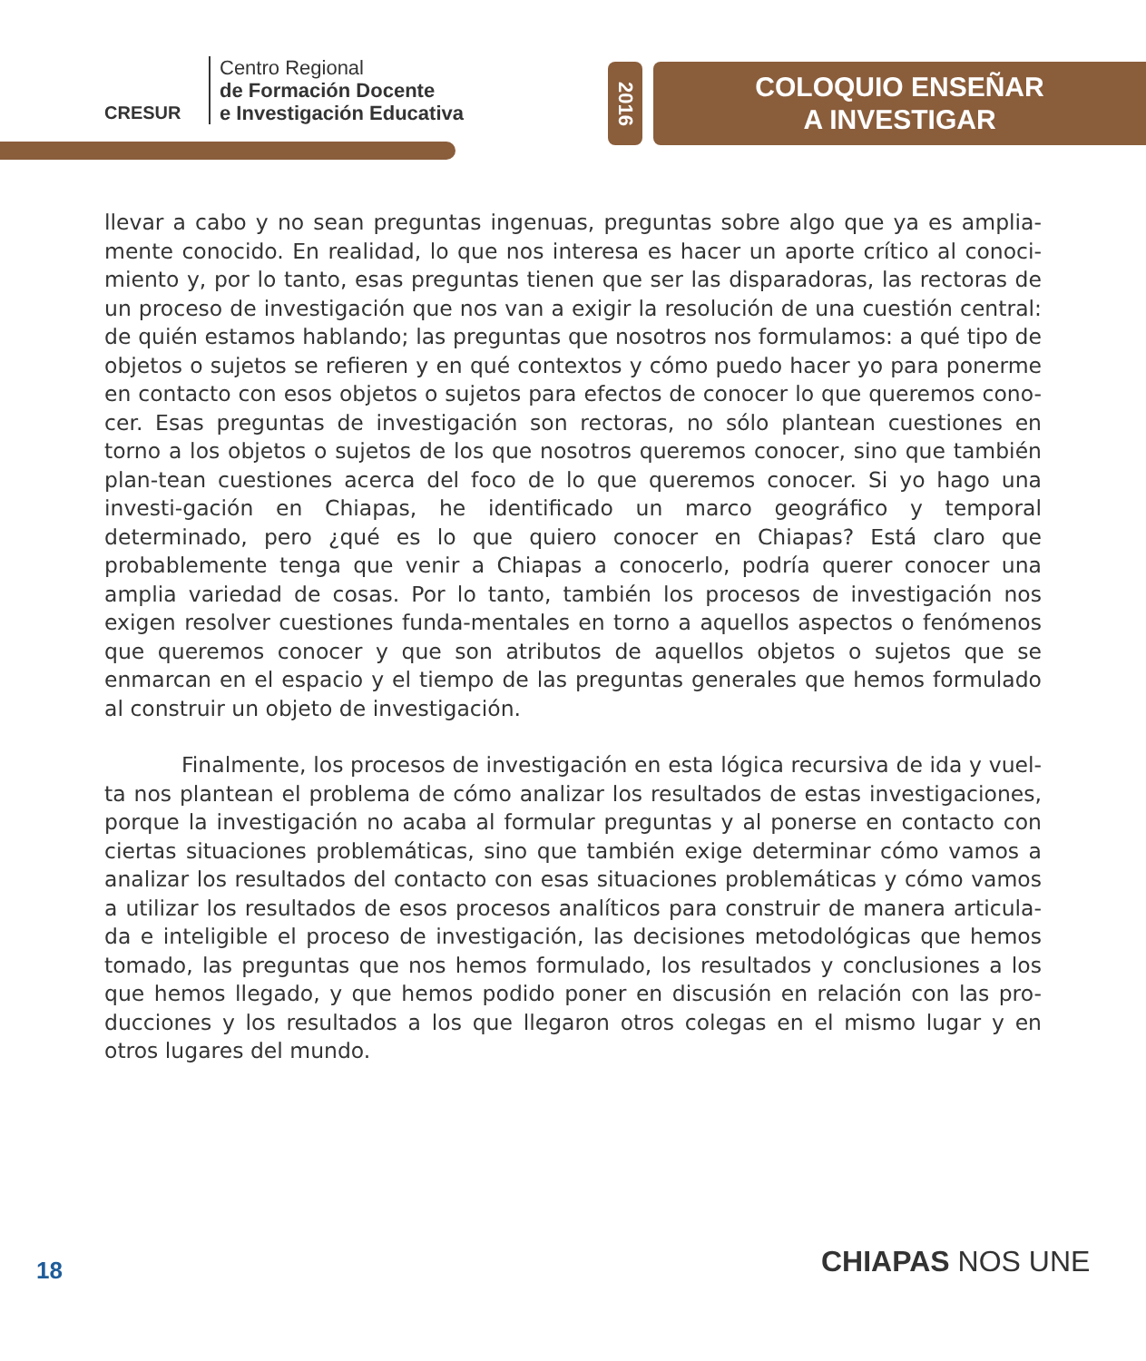CRESUR
Centro Regional
de Formación Docente
e Investigación Educativa
2016
COLOQUIO ENSEÑAR
A INVESTIGAR
llevar a cabo y no sean preguntas ingenuas, preguntas sobre algo que ya es amplia-mente conocido. En realidad, lo que nos interesa es hacer un aporte crítico al conoci-miento y, por lo tanto, esas preguntas tienen que ser las disparadoras, las rectoras de un proceso de investigación que nos van a exigir la resolución de una cuestión central: de quién estamos hablando; las preguntas que nosotros nos formulamos: a qué tipo de objetos o sujetos se refieren y en qué contextos y cómo puedo hacer yo para ponerme en contacto con esos objetos o sujetos para efectos de conocer lo que queremos cono-cer. Esas preguntas de investigación son rectoras, no sólo plantean cuestiones en torno a los objetos o sujetos de los que nosotros queremos conocer, sino que también plan-tean cuestiones acerca del foco de lo que queremos conocer. Si yo hago una investi-gación en Chiapas, he identificado un marco geográfico y temporal determinado, pero ¿qué es lo que quiero conocer en Chiapas? Está claro que probablemente tenga que venir a Chiapas a conocerlo, podría querer conocer una amplia variedad de cosas. Por lo tanto, también los procesos de investigación nos exigen resolver cuestiones funda-mentales en torno a aquellos aspectos o fenómenos que queremos conocer y que son atributos de aquellos objetos o sujetos que se enmarcan en el espacio y el tiempo de las preguntas generales que hemos formulado al construir un objeto de investigación.
Finalmente, los procesos de investigación en esta lógica recursiva de ida y vuel-ta nos plantean el problema de cómo analizar los resultados de estas investigaciones, porque la investigación no acaba al formular preguntas y al ponerse en contacto con ciertas situaciones problemáticas, sino que también exige determinar cómo vamos a analizar los resultados del contacto con esas situaciones problemáticas y cómo vamos a utilizar los resultados de esos procesos analíticos para construir de manera articula-da e inteligible el proceso de investigación, las decisiones metodológicas que hemos tomado, las preguntas que nos hemos formulado, los resultados y conclusiones a los que hemos llegado, y que hemos podido poner en discusión en relación con las pro-ducciones y los resultados a los que llegaron otros colegas en el mismo lugar y en otros lugares del mundo.
18 CHIAPAS NOS UNE